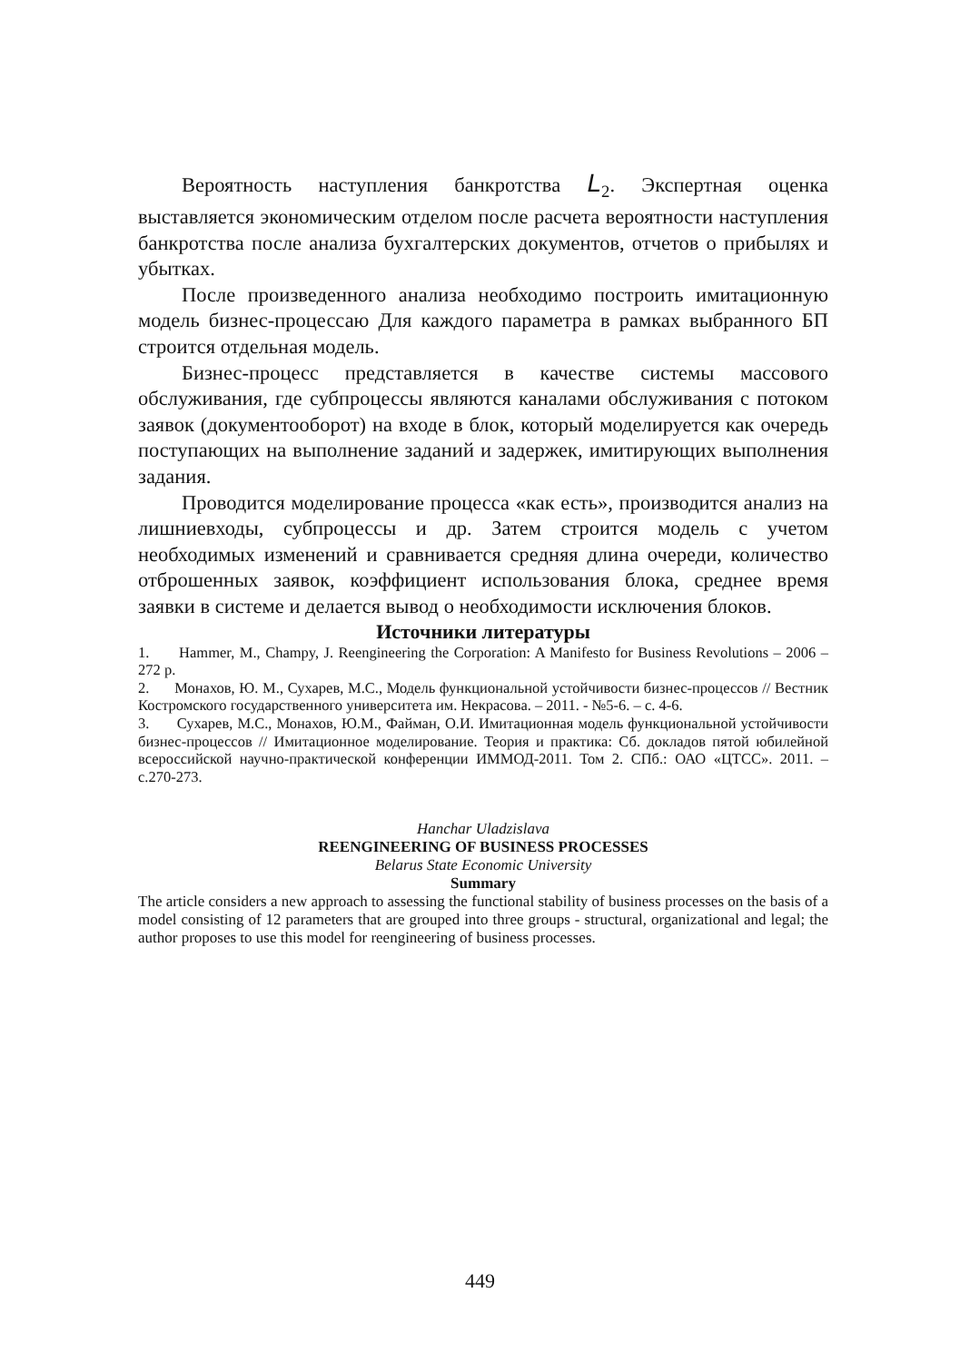Вероятность наступления банкротства L<sub>2</sub>. Экспертная оценка выставляется экономическим отделом после расчета вероятности наступления банкротства после анализа бухгалтерских документов, отчетов о прибылях и убытках.
После произведенного анализа необходимо построить имитационную модель бизнес-процессаю Для каждого параметра в рамках выбранного БП строится отдельная модель.
Бизнес-процесс представляется в качестве системы массового обслуживания, где субпроцессы являются каналами обслуживания с потоком заявок (документооборот) на входе в блок, который моделируется как очередь поступающих на выполнение заданий и задержек, имитирующих выполнения задания.
Проводится моделирование процесса «как есть», производится анализ на лишниевходы, субпроцессы и др. Затем строится модель с учетом необходимых изменений и сравнивается средняя длина очереди, количество отброшенных заявок, коэффициент использования блока, среднее время заявки в системе и делается вывод о необходимости исключения блоков.
Источники литературы
1. Hammer, M., Champy, J. Reengineering the Corporation: A Manifesto for Business Revolutions – 2006 – 272 p.
2. Монахов, Ю. М., Сухарев, М.С., Модель функциональной устойчивости бизнес-процессов // Вестник Костромского государственного университета им. Некрасова. – 2011. - №5-6. – с. 4-6.
3. Сухарев, М.С., Монахов, Ю.М., Файман, О.И. Имитационная модель функциональной устойчивости бизнес-процессов // Имитационное моделирование. Теория и практика: Сб. докладов пятой юбилейной всероссийской научно-практической конференции ИММОД-2011. Том 2. СПб.: ОАО «ЦТСС». 2011. – с.270-273.
Hanchar Uladzislava
REENGINEERING OF BUSINESS PROCESSES
Belarus State Economic University
Summary
The article considers a new approach to assessing the functional stability of business processes on the basis of a model consisting of 12 parameters that are grouped into three groups - structural, organizational and legal; the author proposes to use this model for reengineering of business processes.
449